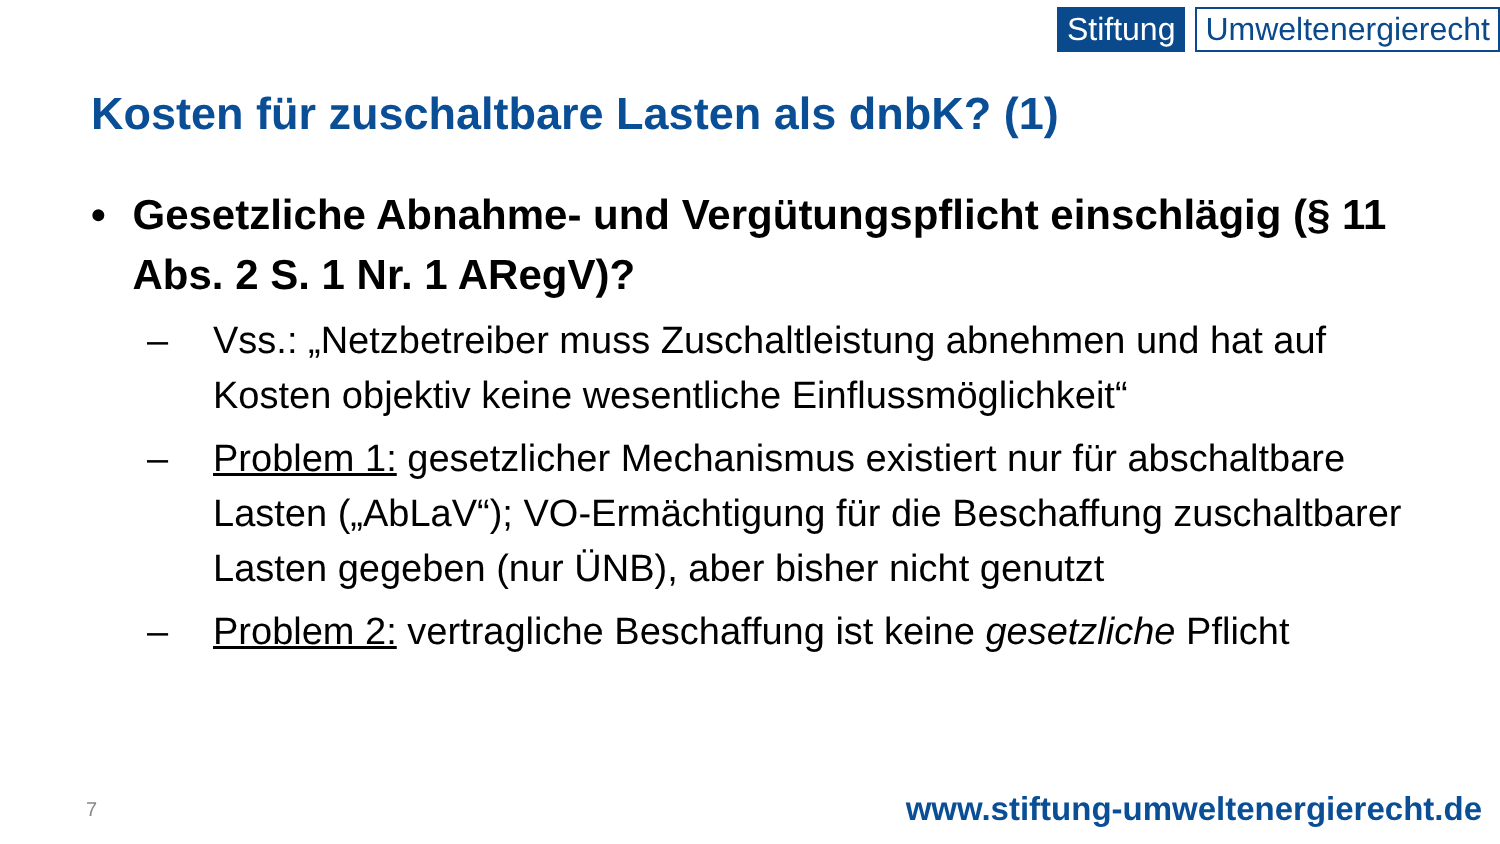Stiftung Umweltenergierecht
Kosten für zuschaltbare Lasten als dnbK? (1)
• Gesetzliche Abnahme- und Vergütungspflicht einschlägig (§ 11 Abs. 2 S. 1 Nr. 1 ARegV)?
– Vss.: „Netzbetreiber muss Zuschaltleistung abnehmen und hat auf Kosten objektiv keine wesentliche Einflussmöglichkeit“
– Problem 1: gesetzlicher Mechanismus existiert nur für abschaltbare Lasten („AbLaV“); VO-Ermächtigung für die Beschaffung zuschaltbarer Lasten gegeben (nur ÜNB), aber bisher nicht genutzt
– Problem 2: vertragliche Beschaffung ist keine gesetzliche Pflicht
7
www.stiftung-umweltenergierecht.de